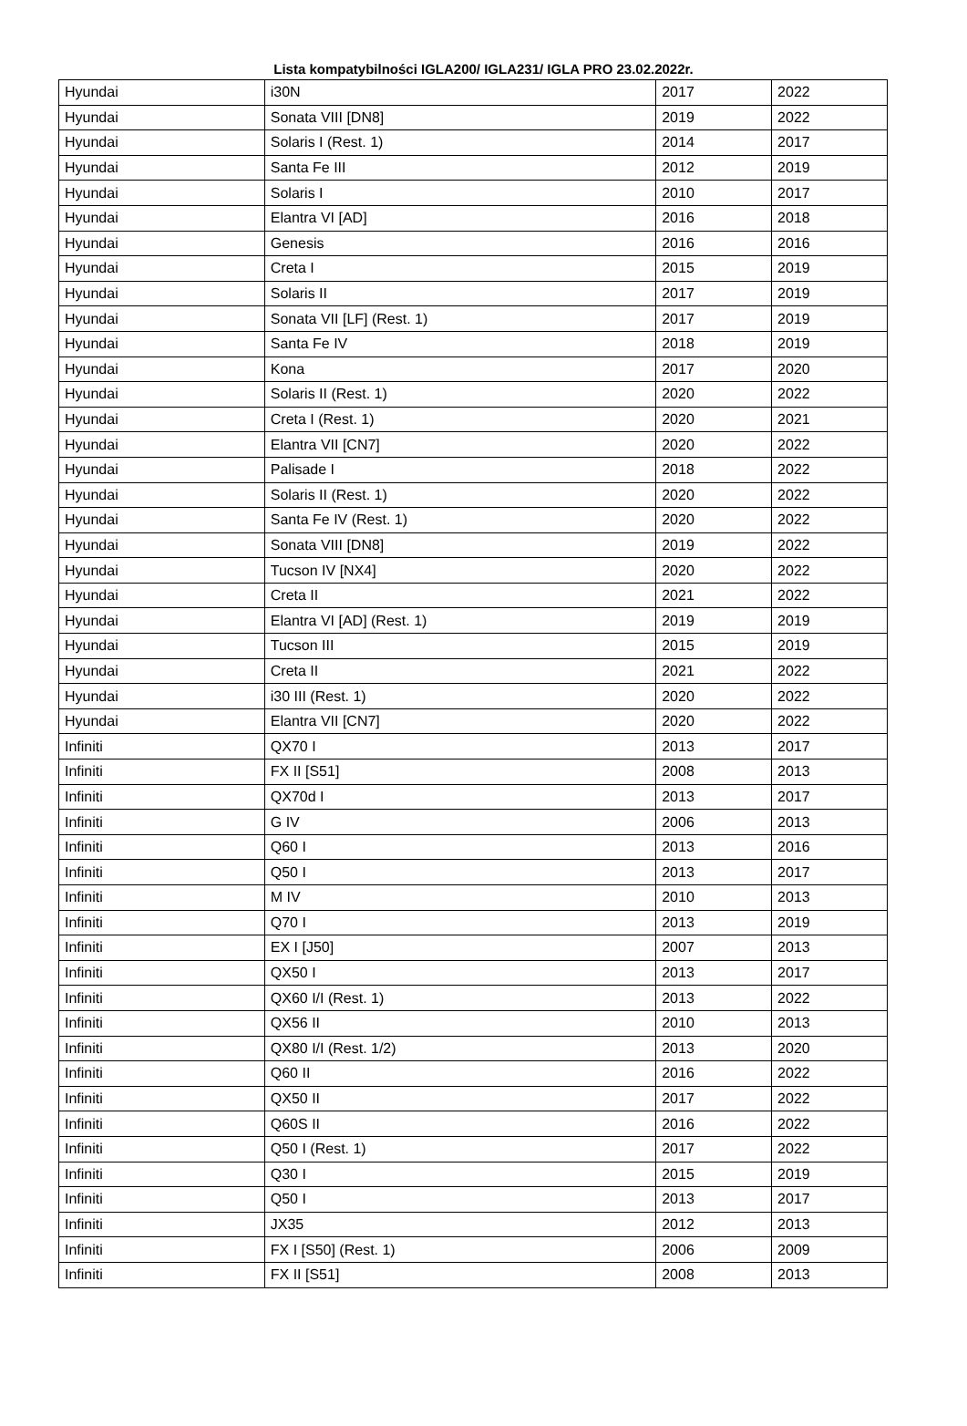Lista kompatybilności IGLA200/ IGLA231/ IGLA PRO 23.02.2022r.
| Hyundai | i30N | 2017 | 2022 |
| Hyundai | Sonata VIII [DN8] | 2019 | 2022 |
| Hyundai | Solaris I (Rest. 1) | 2014 | 2017 |
| Hyundai | Santa Fe III | 2012 | 2019 |
| Hyundai | Solaris I | 2010 | 2017 |
| Hyundai | Elantra VI [AD] | 2016 | 2018 |
| Hyundai | Genesis | 2016 | 2016 |
| Hyundai | Creta I | 2015 | 2019 |
| Hyundai | Solaris II | 2017 | 2019 |
| Hyundai | Sonata VII [LF] (Rest. 1) | 2017 | 2019 |
| Hyundai | Santa Fe IV | 2018 | 2019 |
| Hyundai | Kona | 2017 | 2020 |
| Hyundai | Solaris II (Rest. 1) | 2020 | 2022 |
| Hyundai | Creta I (Rest. 1) | 2020 | 2021 |
| Hyundai | Elantra VII [CN7] | 2020 | 2022 |
| Hyundai | Palisade I | 2018 | 2022 |
| Hyundai | Solaris II (Rest. 1) | 2020 | 2022 |
| Hyundai | Santa Fe IV (Rest. 1) | 2020 | 2022 |
| Hyundai | Sonata VIII [DN8] | 2019 | 2022 |
| Hyundai | Tucson IV [NX4] | 2020 | 2022 |
| Hyundai | Creta II | 2021 | 2022 |
| Hyundai | Elantra VI [AD] (Rest. 1) | 2019 | 2019 |
| Hyundai | Tucson III | 2015 | 2019 |
| Hyundai | Creta II | 2021 | 2022 |
| Hyundai | i30 III (Rest. 1) | 2020 | 2022 |
| Hyundai | Elantra VII [CN7] | 2020 | 2022 |
| Infiniti | QX70 I | 2013 | 2017 |
| Infiniti | FX II [S51] | 2008 | 2013 |
| Infiniti | QX70d I | 2013 | 2017 |
| Infiniti | G IV | 2006 | 2013 |
| Infiniti | Q60 I | 2013 | 2016 |
| Infiniti | Q50 I | 2013 | 2017 |
| Infiniti | M IV | 2010 | 2013 |
| Infiniti | Q70 I | 2013 | 2019 |
| Infiniti | EX I [J50] | 2007 | 2013 |
| Infiniti | QX50 I | 2013 | 2017 |
| Infiniti | QX60 I/I (Rest. 1) | 2013 | 2022 |
| Infiniti | QX56 II | 2010 | 2013 |
| Infiniti | QX80 I/I (Rest. 1/2) | 2013 | 2020 |
| Infiniti | Q60 II | 2016 | 2022 |
| Infiniti | QX50 II | 2017 | 2022 |
| Infiniti | Q60S II | 2016 | 2022 |
| Infiniti | Q50 I (Rest. 1) | 2017 | 2022 |
| Infiniti | Q30 I | 2015 | 2019 |
| Infiniti | Q50 I | 2013 | 2017 |
| Infiniti | JX35 | 2012 | 2013 |
| Infiniti | FX I [S50] (Rest. 1) | 2006 | 2009 |
| Infiniti | FX II [S51] | 2008 | 2013 |